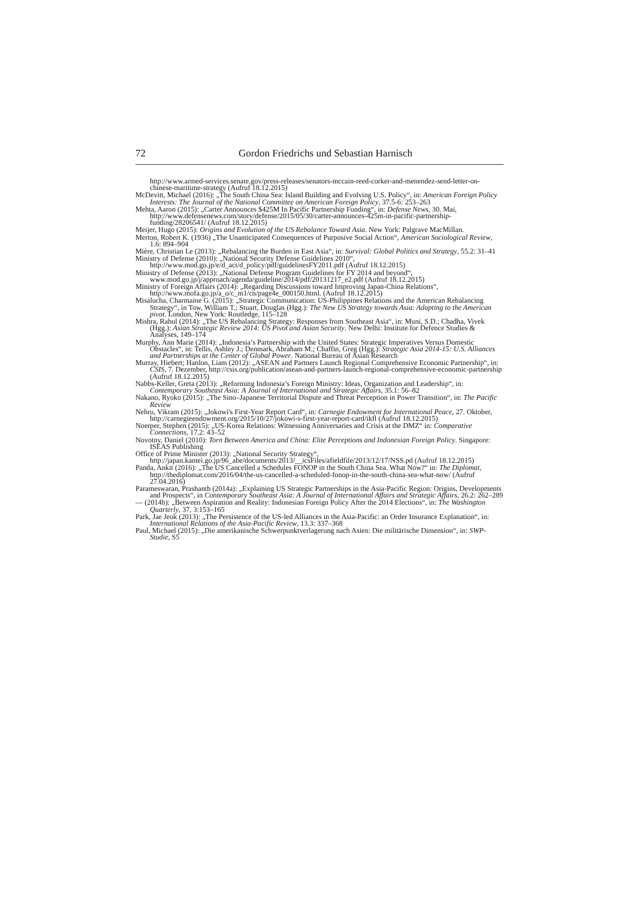72 Gordon Friedrichs und Sebastian Harnisch
http://www.armed-services.senate.gov/press-releases/senators-mccain-reed-corker-and-menendez-send-letter-on-chinese-maritime-strategy (Aufruf 18.12.2015)
McDevitt, Michael (2016): „The South China Sea: Island Building and Evolving U.S. Policy“, in: American Foreign Policy Interests: The Journal of the National Committee on American Foreign Policy, 37.5-6: 253–263
Mehta, Aaron (2015): „Carter Announces $425M In Pacific Partnership Funding“, in: Defense News, 30. Mai, http://www.defensenews.com/story/defense/2015/05/30/carter-announces-425m-in-pacific-partnership-funding/28206541/ (Aufruf 18.12.2015)
Meijer, Hugo (2015): Origins and Evolution of the US Rebalance Toward Asia. New York: Palgrave MacMillan.
Merton, Robert K. (1936) „The Unanticipated Consequences of Purposive Social Action“, American Sociological Review, 1.6: 894–904
Mière, Christian Le (2013): „Rebalancing the Burden in East Asia“, in: Survival: Global Politics and Strategy, 55.2: 31–41
Ministry of Defense (2010): „National Security Defense Guidelines 2010“, http://www.mod.go.jp/e/d_act/d_policy/pdf/guidelinesFY2011.pdf (Aufruf 18.12.2015)
Ministry of Defense (2013): „National Defense Program Guidelines for FY 2014 and beyond“, www.mod.go.jp/j/approach/agenda/guideline/2014/pdf/20131217_e2.pdf (Aufruf 18.12.2015)
Ministry of Foreign Affairs (2014): „Regarding Discussions toward Improving Japan-China Relations“, http://www.mofa.go.jp/a_o/c_m1/cn/page4e_000150.html. (Aufruf 18.12.2015)
Misalucha, Charmaine G. (2015): „Strategic Communication: US-Philippines Relations and the American Rebalancing Strategy“, in Tow, William T.; Stuart, Douglas (Hgg.): The New US Strategy towards Asia: Adapting to the American pivot. London, New York: Routledge, 115–128
Mishra, Rahul (2014): „The US Rebalancing Strategy: Responses from Southeast Asia“, in: Muni, S.D.; Chadha, Vivek (Hgg.): Asian Strategic Review 2014: US Pivot and Asian Security. New Delhi: Institute for Defence Studies & Analyses, 149–174
Murphy, Ann Marie (2014): „Indonesia’s Partnership with the United States: Strategic Imperatives Versus Domestic Obstacles“, in: Tellis, Ashley J.; Denmark, Abraham M.; Chaffin, Greg (Hgg.): Strategic Asia 2014-15: U.S. Alliances and Partnerships at the Center of Global Power. National Bureau of Asian Research
Murray, Hiebert; Hanlon, Liam (2012): „ASEAN and Partners Launch Regional Comprehensive Economic Partnership“, in: CSIS, 7. Dezember, http://csis.org/publication/asean-and-partners-launch-regional-comprehensive-economic-partnership (Aufruf 18.12.2015)
Nabbs-Keller, Greta (2013): „Reforming Indonesia’s Foreign Ministry: Ideas, Organization and Leadership“, in: Contemporary Southeast Asia: A Journal of International and Strategic Affairs, 35.1: 56–82
Nakano, Ryoko (2015): „The Sino–Japanese Territorial Dispute and Threat Perception in Power Transition“, in: The Pacific Review
Nehru, Vikram (2015): „Jokowi's First-Year Report Card“, in: Carnegie Endowment for International Peace, 27. Oktober, http://carnegieendowment.org/2015/10/27/jokowi-s-first-year-report-card/ikfl (Aufruf 18.12.2015)
Noerper, Stephen (2015): „US-Korea Relations: Witnessing Anniversaries and Crisis at the DMZ“ in: Comparative Connections, 17.2: 43–52
Novotny, Daniel (2010): Torn Between America and China: Elite Perceptions and Indonesian Foreign Policy. Singapore: ISEAS Publishing
Office of Prime Minister (2013): „National Security Strategy“, http://japan.kantei.go.jp/96_abe/documents/2013/__icsFiles/afieldfile/2013/12/17/NSS.pd (Aufruf 18.12.2015)
Panda, Ankit (2016): „The US Cancelled a Schedules FONOP in the South China Sea. What Now?“ in: The Diplomat, http://thediplomat.com/2016/04/the-us-cancelled-a-scheduled-fonop-in-the-south-china-sea-what-now/ (Aufruf 27.04.2016)
Parameswaran, Prashanth (2014a): „Explaining US Strategic Partnerships in the Asia-Pacific Region: Origins, Developments and Prospects“, in Contemporary Southeast Asia: A Journal of International Affairs and Strategic Affairs, 26.2: 262–289
— (2014b): „Between Aspiration and Reality: Indonesian Foreign Policy After the 2014 Elections“, in: The Washington Quarterly, 37, 3:153–165
Park, Jae Jeok (2013): „The Persistence of the US-led Alliances in the Asia-Pacific: an Order Insurance Explanation“, in: International Relations of the Asia-Pacific Review, 13.3: 337–368
Paul, Michael (2015): „Die amerikanische Schwerpunktverlagerung nach Asien: Die militärische Dimension“, in: SWP-Studie, S5